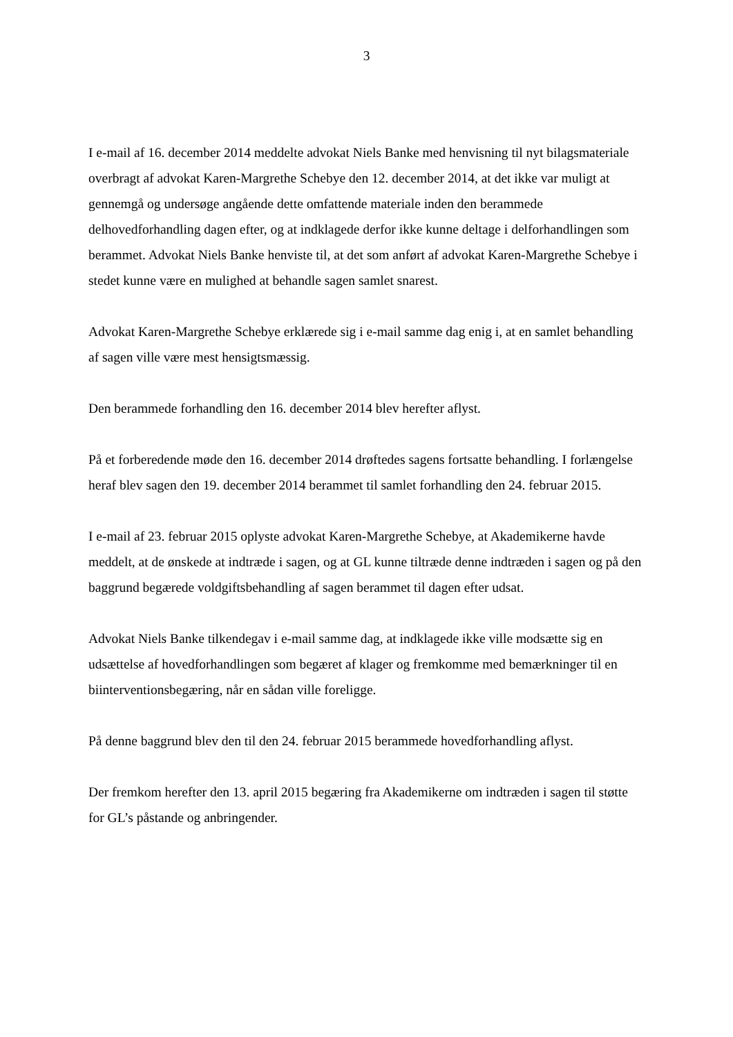3
I e-mail af 16. december 2014 meddelte advokat Niels Banke med henvisning til nyt bilagsmateriale overbragt af advokat Karen-Margrethe Schebye den 12. december 2014, at det ikke var muligt at gennemgå og undersøge angående dette omfattende materiale inden den berammede delhovedforhandling dagen efter, og at indklagede derfor ikke kunne deltage i delforhandlingen som berammet. Advokat Niels Banke henviste til, at det som anført af advokat Karen-Margrethe Schebye i stedet kunne være en mulighed at behandle sagen samlet snarest.
Advokat Karen-Margrethe Schebye erklærede sig i e-mail samme dag enig i, at en samlet behandling af sagen ville være mest hensigtsmæssig.
Den berammede forhandling den 16. december 2014 blev herefter aflyst.
På et forberedende møde den 16. december 2014 drøftedes sagens fortsatte behandling. I forlængelse heraf blev sagen den 19. december 2014 berammet til samlet forhandling den 24. februar 2015.
I e-mail af 23. februar 2015 oplyste advokat Karen-Margrethe Schebye, at Akademikerne havde meddelt, at de ønskede at indtræde i sagen, og at GL kunne tiltræde denne indtræden i sagen og på den baggrund begærede voldgiftsbehandling af sagen berammet til dagen efter udsat.
Advokat Niels Banke tilkendegav i e-mail samme dag, at indklagede ikke ville modsætte sig en udsættelse af hovedforhandlingen som begæret af klager og fremkomme med bemærkninger til en biinterventionsbegæring, når en sådan ville foreligge.
På denne baggrund blev den til den 24. februar 2015 berammede hovedforhandling aflyst.
Der fremkom herefter den 13. april 2015 begæring fra Akademikerne om indtræden i sagen til støtte for GL’s påstande og anbringender.